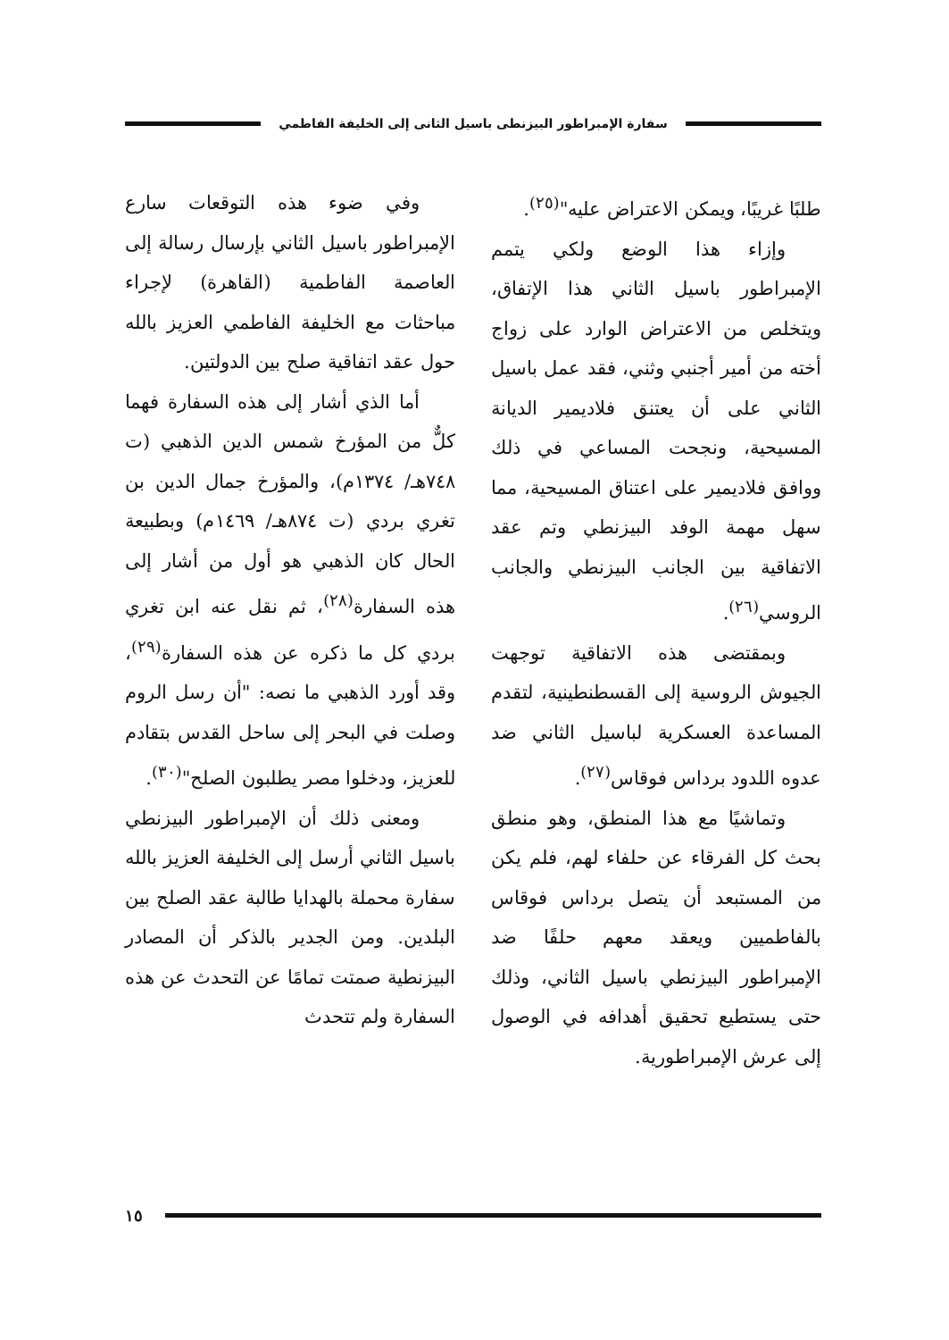سفارة الإمبراطور البيزنطى باسيل الثانى إلى الخليفة الفاطمي
طلبًا غريبًا، ويمكن الاعتراض عليه"<sup>(٢٥)</sup>.
وإزاء هذا الوضع ولكي يتمم الإمبراطور باسيل الثاني هذا الإتفاق، ويتخلص من الاعتراض الوارد على زواج أخته من أمير أجنبي وثني، فقد عمل باسيل الثاني على أن يعتنق فلاديمير الديانة المسيحية، ونجحت المساعي في ذلك ووافق فلاديمير على اعتناق المسيحية، مما سهل مهمة الوفد البيزنطي وتم عقد الاتفاقية بين الجانب البيزنطي والجانب الروسي<sup>(٢٦)</sup>.
وبمقتضى هذه الاتفاقية توجهت الجيوش الروسية إلى القسطنطينية، لتقدم المساعدة العسكرية لباسيل الثاني ضد عدوه اللدود برداس فوقاس<sup>(٢٧)</sup>.
وتماشيًا مع هذا المنطق، وهو منطق بحث كل الفرقاء عن حلفاء لهم، فلم يكن من المستبعد أن يتصل برداس فوقاس بالفاطميين ويعقد معهم حلفًا ضد الإمبراطور البيزنطي باسيل الثاني، وذلك حتى يستطيع تحقيق أهدافه في الوصول إلى عرش الإمبراطورية.
وفي ضوء هذه التوقعات سارع الإمبراطور باسيل الثاني بإرسال رسالة إلى العاصمة الفاطمية (القاهرة) لإجراء مباحثات مع الخليفة الفاطمي العزيز بالله حول عقد اتفاقية صلح بين الدولتين.
أما الذي أشار إلى هذه السفارة فهما كلٌّ من المؤرخ شمس الدين الذهبي (ت ٧٤٨هـ/ ١٣٧٤م)، والمؤرخ جمال الدين بن تغري بردي (ت ٨٧٤هـ/ ١٤٦٩م) وبطبيعة الحال كان الذهبي هو أول من أشار إلى هذه السفارة<sup>(٢٨)</sup>، ثم نقل عنه ابن تغري بردي كل ما ذكره عن هذه السفارة<sup>(٢٩)</sup>، وقد أورد الذهبي ما نصه: "أن رسل الروم وصلت في البحر إلى ساحل القدس بتقادم للعزيز، ودخلوا مصر يطلبون الصلح"<sup>(٣٠)</sup>.
ومعنى ذلك أن الإمبراطور البيزنطي باسيل الثاني أرسل إلى الخليفة العزيز بالله سفارة محملة بالهدايا طالبة عقد الصلح بين البلدين. ومن الجدير بالذكر أن المصادر البيزنطية صمتت تمامًا عن التحدث عن هذه السفارة ولم تتحدث
١٥